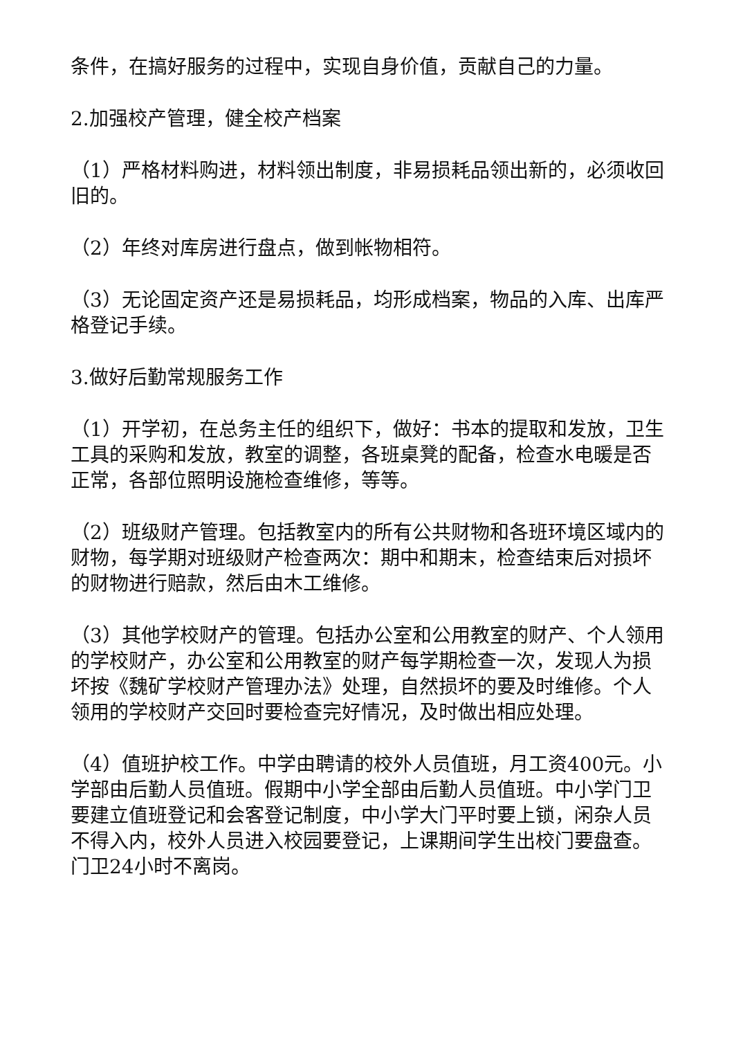条件，在搞好服务的过程中，实现自身价值，贡献自己的力量。
2.加强校产管理，健全校产档案
（1）严格材料购进，材料领出制度，非易损耗品领出新的，必须收回旧的。
（2）年终对库房进行盘点，做到帐物相符。
（3）无论固定资产还是易损耗品，均形成档案，物品的入库、出库严格登记手续。
3.做好后勤常规服务工作
（1）开学初，在总务主任的组织下，做好：书本的提取和发放，卫生工具的采购和发放，教室的调整，各班桌凳的配备，检查水电暖是否正常，各部位照明设施检查维修，等等。
（2）班级财产管理。包括教室内的所有公共财物和各班环境区域内的财物，每学期对班级财产检查两次：期中和期末，检查结束后对损坏的财物进行赔款，然后由木工维修。
（3）其他学校财产的管理。包括办公室和公用教室的财产、个人领用的学校财产，办公室和公用教室的财产每学期检查一次，发现人为损坏按《魏矿学校财产管理办法》处理，自然损坏的要及时维修。个人领用的学校财产交回时要检查完好情况，及时做出相应处理。
（4）值班护校工作。中学由聘请的校外人员值班，月工资400元。小学部由后勤人员值班。假期中小学全部由后勤人员值班。中小学门卫要建立值班登记和会客登记制度，中小学大门平时要上锁，闲杂人员不得入内，校外人员进入校园要登记，上课期间学生出校门要盘查。门卫24小时不离岗。